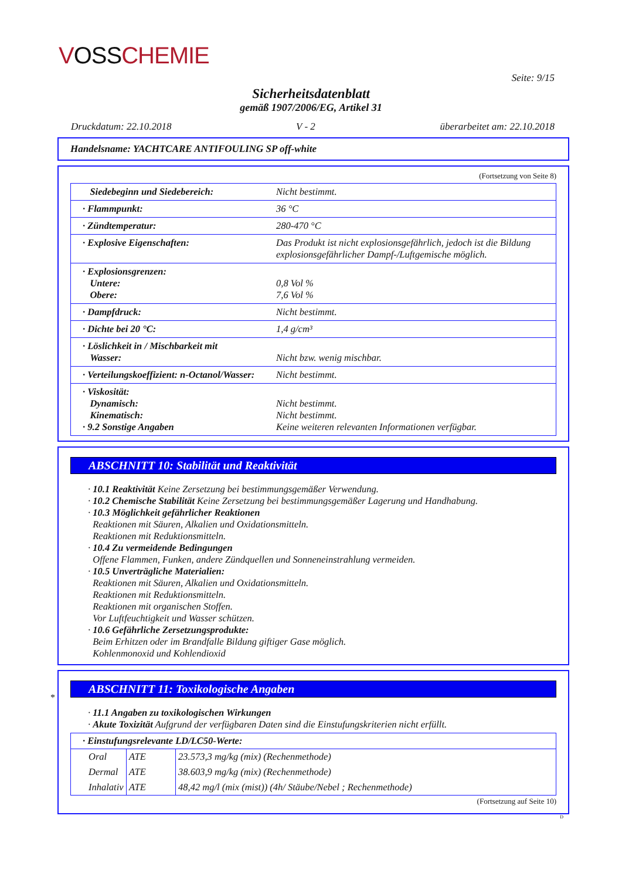VOSSCHEMIE
Seite: 9/15
Sicherheitsdatenblatt
gemäß 1907/2006/EG, Artikel 31
Druckdatum: 22.10.2018 V - 2 überarbeitet am: 22.10.2018
Handelsname: YACHTCARE ANTIFOULING SP off-white
(Fortsetzung von Seite 8)
| Siedebeginn und Siedebereich: | Nicht bestimmt. |
| · Flammpunkt: | 36 °C |
| · Zündtemperatur: | 280-470 °C |
| · Explosive Eigenschaften: | Das Produkt ist nicht explosionsgefährlich, jedoch ist die Bildung explosionsgefährlicher Dampf-/Luftgemische möglich. |
| · Explosionsgrenzen: Untere: Obere: | 0,8 Vol % 7,6 Vol % |
| · Dampfdruck: | Nicht bestimmt. |
| · Dichte bei 20 °C: | 1,4 g/cm³ |
| · Löslichkeit in / Mischbarkeit mit Wasser: | Nicht bzw. wenig mischbar. |
| · Verteilungskoeffizient: n-Octanol/Wasser: | Nicht bestimmt. |
| · Viskosität: Dynamisch: Kinematisch: · 9.2 Sonstige Angaben | Nicht bestimmt. Nicht bestimmt. Keine weiteren relevanten Informationen verfügbar. |
ABSCHNITT 10: Stabilität und Reaktivität
· 10.1 Reaktivität Keine Zersetzung bei bestimmungsgemäßer Verwendung.
· 10.2 Chemische Stabilität Keine Zersetzung bei bestimmungsgemäßer Lagerung und Handhabung.
· 10.3 Möglichkeit gefährlicher Reaktionen
Reaktionen mit Säuren, Alkalien und Oxidationsmitteln.
Reaktionen mit Reduktionsmitteln.
· 10.4 Zu vermeidende Bedingungen
Offene Flammen, Funken, andere Zündquellen und Sonneneinstrahlung vermeiden.
· 10.5 Unverträgliche Materialien:
Reaktionen mit Säuren, Alkalien und Oxidationsmitteln.
Reaktionen mit Reduktionsmitteln.
Reaktionen mit organischen Stoffen.
Vor Luftfeuchtigkeit und Wasser schützen.
· 10.6 Gefährliche Zersetzungsprodukte:
Beim Erhitzen oder im Brandfalle Bildung giftiger Gase möglich.
Kohlenmonoxid und Kohlendioxid
*
ABSCHNITT 11: Toxikologische Angaben
· 11.1 Angaben zu toxikologischen Wirkungen
· Akute Toxizität Aufgrund der verfügbaren Daten sind die Einstufungskriterien nicht erfüllt.
| · Einstufungsrelevante LD/LC50-Werte: | | |
| Oral | ATE | 23.573,3 mg/kg (mix) (Rechenmethode) |
| Dermal | ATE | 38.603,9 mg/kg (mix) (Rechenmethode) |
| Inhalativ | ATE | 48,42 mg/l (mix (mist)) (4h/ Stäube/Nebel ; Rechenmethode) |
(Fortsetzung auf Seite 10)
D